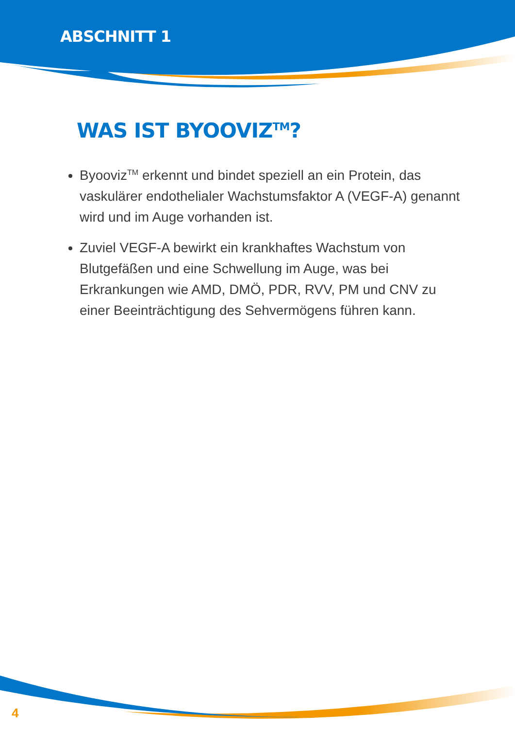ABSCHNITT 1
WAS IST BYOOVIZ<sup>TM</sup>?
Byooviz<sup>TM</sup> erkennt und bindet speziell an ein Protein, das vaskulärer endothelialer Wachstumsfaktor A (VEGF-A) genannt wird und im Auge vorhanden ist.
Zuviel VEGF-A bewirkt ein krankhaftes Wachstum von Blutgefäßen und eine Schwellung im Auge, was bei Erkrankungen wie AMD, DMÖ, PDR, RVV, PM und CNV zu einer Beeinträchtigung des Sehvermögens führen kann.
4